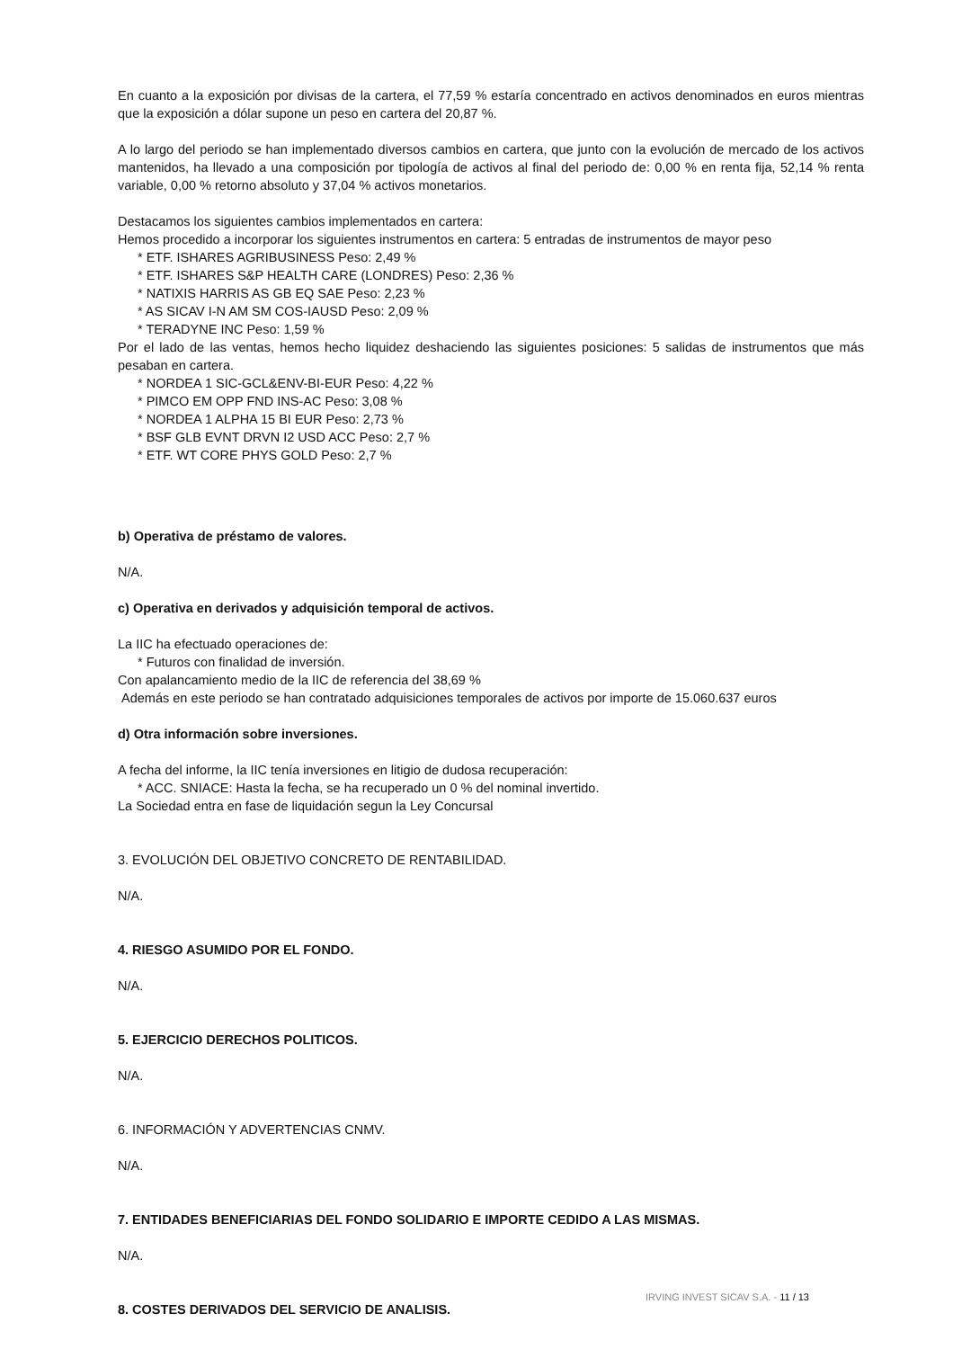En cuanto a la exposición por divisas de la cartera, el 77,59 % estaría concentrado en activos denominados en euros mientras que la exposición a dólar supone un peso en cartera del 20,87 %.
A lo largo del periodo se han implementado diversos cambios en cartera, que junto con la evolución de mercado de los activos mantenidos, ha llevado a una composición por tipología de activos al final del periodo de: 0,00 % en renta fija, 52,14 % renta variable, 0,00 % retorno absoluto y 37,04 % activos monetarios.
Destacamos los siguientes cambios implementados en cartera:
Hemos procedido a incorporar los siguientes instrumentos en cartera: 5 entradas de instrumentos de mayor peso
* ETF. ISHARES AGRIBUSINESS Peso: 2,49 %
* ETF. ISHARES S&P HEALTH CARE (LONDRES) Peso: 2,36 %
* NATIXIS HARRIS AS GB EQ SAE Peso: 2,23 %
* AS SICAV I-N AM SM COS-IAUSD Peso: 2,09 %
* TERADYNE INC Peso: 1,59 %
Por el lado de las ventas, hemos hecho liquidez deshaciendo las siguientes posiciones: 5 salidas de instrumentos que más pesaban en cartera.
* NORDEA 1 SIC-GCL&ENV-BI-EUR Peso: 4,22 %
* PIMCO EM OPP FND INS-AC Peso: 3,08 %
* NORDEA 1 ALPHA 15 BI EUR Peso: 2,73 %
* BSF GLB EVNT DRVN I2 USD ACC Peso: 2,7 %
* ETF. WT CORE PHYS GOLD Peso: 2,7 %
b) Operativa de préstamo de valores.
N/A.
c) Operativa en derivados y adquisición temporal de activos.
La IIC ha efectuado operaciones de:
* Futuros con finalidad de inversión.
Con apalancamiento medio de la IIC de referencia del 38,69 %
Además en este periodo se han contratado adquisiciones temporales de activos por importe de 15.060.637 euros
d) Otra información sobre inversiones.
A fecha del informe, la IIC tenía inversiones en litigio de dudosa recuperación:
* ACC. SNIACE: Hasta la fecha, se ha recuperado un 0 % del nominal invertido.
La Sociedad entra en fase de liquidación segun la Ley Concursal
3. EVOLUCIÓN DEL OBJETIVO CONCRETO DE RENTABILIDAD.
N/A.
4. RIESGO ASUMIDO POR EL FONDO.
N/A.
5. EJERCICIO DERECHOS POLITICOS.
N/A.
6. INFORMACIÓN Y ADVERTENCIAS CNMV.
N/A.
7. ENTIDADES BENEFICIARIAS DEL FONDO SOLIDARIO E IMPORTE CEDIDO A LAS MISMAS.
N/A.
8. COSTES DERIVADOS DEL SERVICIO DE ANALISIS.
IRVING INVEST SICAV S.A. - 11 / 13